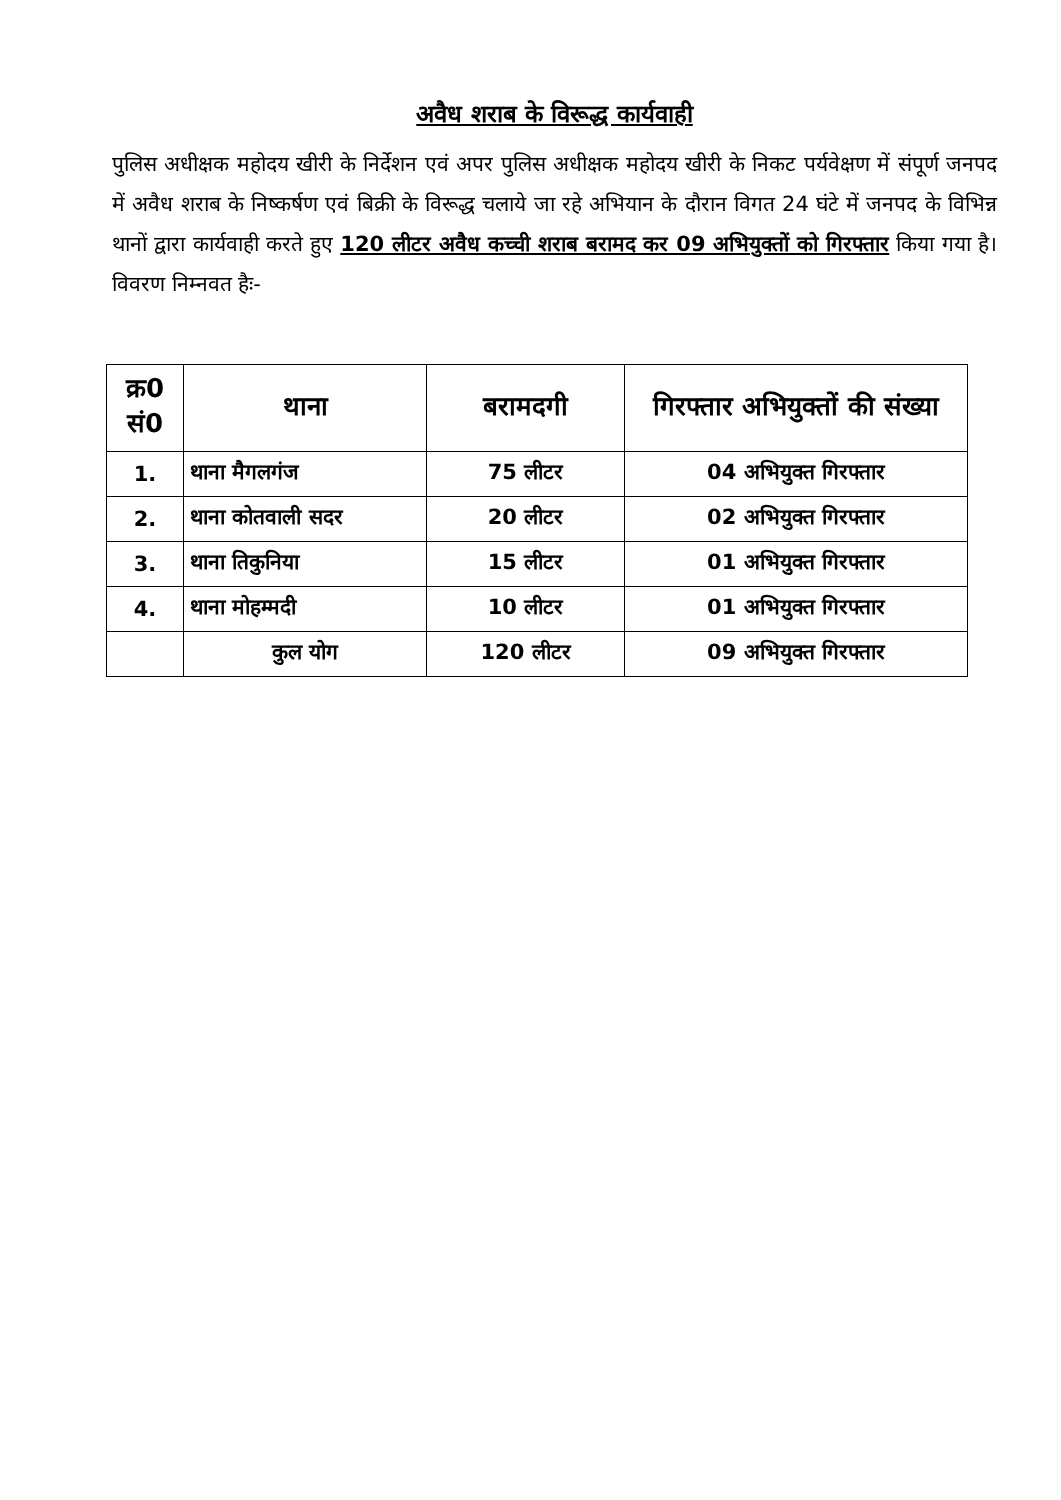अवैध शराब के विरूद्ध कार्यवाही
पुलिस अधीक्षक महोदय खीरी के निर्देशन एवं अपर पुलिस अधीक्षक महोदय खीरी के निकट पर्यवेक्षण में संपूर्ण जनपद में अवैध शराब के निष्कर्षण एवं बिक्री के विरूद्ध चलाये जा रहे अभियान के दौरान विगत 24 घंटे में जनपद के विभिन्न थानों द्वारा कार्यवाही करते हुए 120 लीटर अवैध कच्ची शराब बरामद कर 09 अभियुक्तों को गिरफ्तार किया गया है। विवरण निम्नवत हैः-
| क्र0 सं0 | थाना | बरामदगी | गिरफ्तार अभियुक्तों की संख्या |
| --- | --- | --- | --- |
| 1. | थाना मैगलगंज | 75 लीटर | 04 अभियुक्त गिरफ्तार |
| 2. | थाना कोतवाली सदर | 20 लीटर | 02 अभियुक्त गिरफ्तार |
| 3. | थाना तिकुनिया | 15 लीटर | 01 अभियुक्त गिरफ्तार |
| 4. | थाना मोहम्मदी | 10 लीटर | 01 अभियुक्त गिरफ्तार |
| | कुल योग | 120 लीटर | 09 अभियुक्त गिरफ्तार |